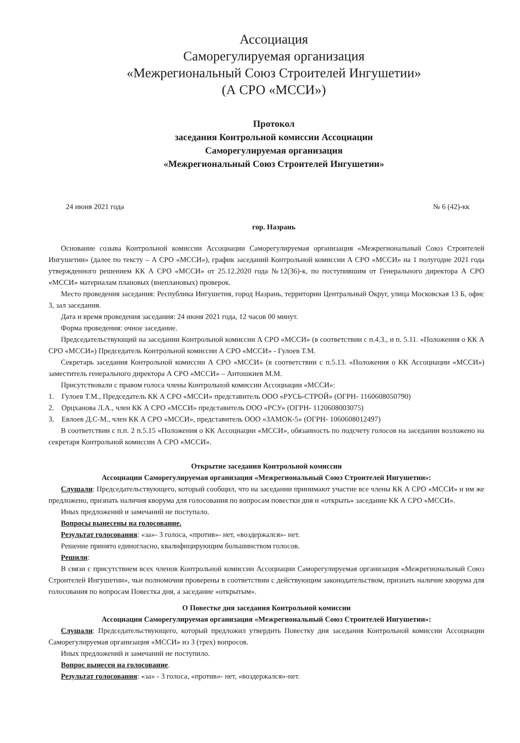Ассоциация
Саморегулируемая организация
«Межрегиональный Союз Строителей Ингушетии»
(А СРО «МССИ»)
Протокол
заседания Контрольной комиссии Ассоциации
Саморегулируемая организация
«Межрегиональный Союз Строителей Ингушетии»
24 июня 2021 года № 6 (42)-кк
гор. Назрань
Основание созыва Контрольной комиссии Ассоциации Саморегулируемая организация «Межрегиональный Союз Строителей Ингушетии» (далее по тексту – А СРО «МССИ»), график заседаний Контрольной комиссии А СРО «МССИ» на 1 полугодие 2021 года утвержденного решением КК А СРО «МССИ» от 25.12.2020 года №12(36)-к, по поступившим от Генерального директора А СРО «МССИ» материалам плановых (внеплановых) проверок.
Место проведения заседания: Республика Ингушетия, город Назрань, территории Центральный Округ, улица Московская 13 Б, офис 3, зал заседания.
Дата и время проведения заседания: 24 июня 2021 года, 12 часов 00 минут.
Форма проведения: очное заседание.
Председательствующий на заседании Контрольной комиссии А СРО «МССИ» (в соответствии с п.4.3., и п. 5.11. «Положения о КК А СРО «МССИ») Председатель Контрольной комиссии А СРО «МССИ» - Гулоев Т.М.
Секретарь заседания Контрольной комиссии А СРО «МССИ» (в соответствии с п.5.13. «Положения о КК Ассоциации «МССИ») заместитель генерального директора А СРО «МССИ» – Антошкиев М.М.
Присутствовали с правом голоса члены Контрольной комиссии Ассоциации «МССИ»:
1. Гулоев Т.М., Председатель КК А СРО «МССИ» представитель ООО «РУСЬ-СТРОЙ» (ОГРН- 1160608050790)
2. Орцханова Л.А., член КК А СРО «МССИ» представитель ООО «РСУ» (ОГРН- 1120608003075)
3. Евлоев Д.С-М., член КК А СРО «МССИ», представитель ООО «ЗАМОК-5» (ОГРН- 1060608012497)
В соответствии с п.п. 2 п.5.15 «Положения о КК Ассоциации «МССИ», обязанность по подсчету голосов на заседании возложено на секретаря Контрольной комиссии А СРО «МССИ».
Открытие заседания Контрольной комиссии
Ассоциации Саморегулируемая организация «Межрегиональный Союз Строителей Ингушетии»:
Слушали: Председательствующего, который сообщил, что на заседании принимают участие все члены КК А СРО «МССИ» и им же предложено, признать наличия кворума для голосования по вопросам повестки дня и «открыть» заседание КК А СРО «МССИ».
Иных предложений и замечаний не поступало.
Вопросы вынесены на голосование.
Результат голосования: «за»- 3 голоса, «против»- нет, «воздержался»- нет.
Решение принято единогласно, квалифицирующим большинством голосов.
Решили:
В связи с присутствием всех членов Контрольной комиссии Ассоциации Саморегулируемая организация «Межрегиональный Союз Строителей Ингушетии», чьи полномочия проверены в соответствии с действующим законодательством, признать наличие кворума для голосования по вопросам Повестка дня, а заседание «открытым».
О Повестке дня заседания Контрольной комиссии
Ассоциации Саморегулируемая организация «Межрегиональный Союз Строителей Ингушетии»:
Слушали: Председательствующего, который предложил утвердить Повестку дня заседания Контрольной комиссии Ассоциации Саморегулируемая организация «МССИ» из 3 (трех) вопросов.
Иных предложений и замечаний не поступило.
Вопрос вынесен на голосование.
Результат голосования: «за» - 3 голоса, «против»- нет, «воздержался»-нет.